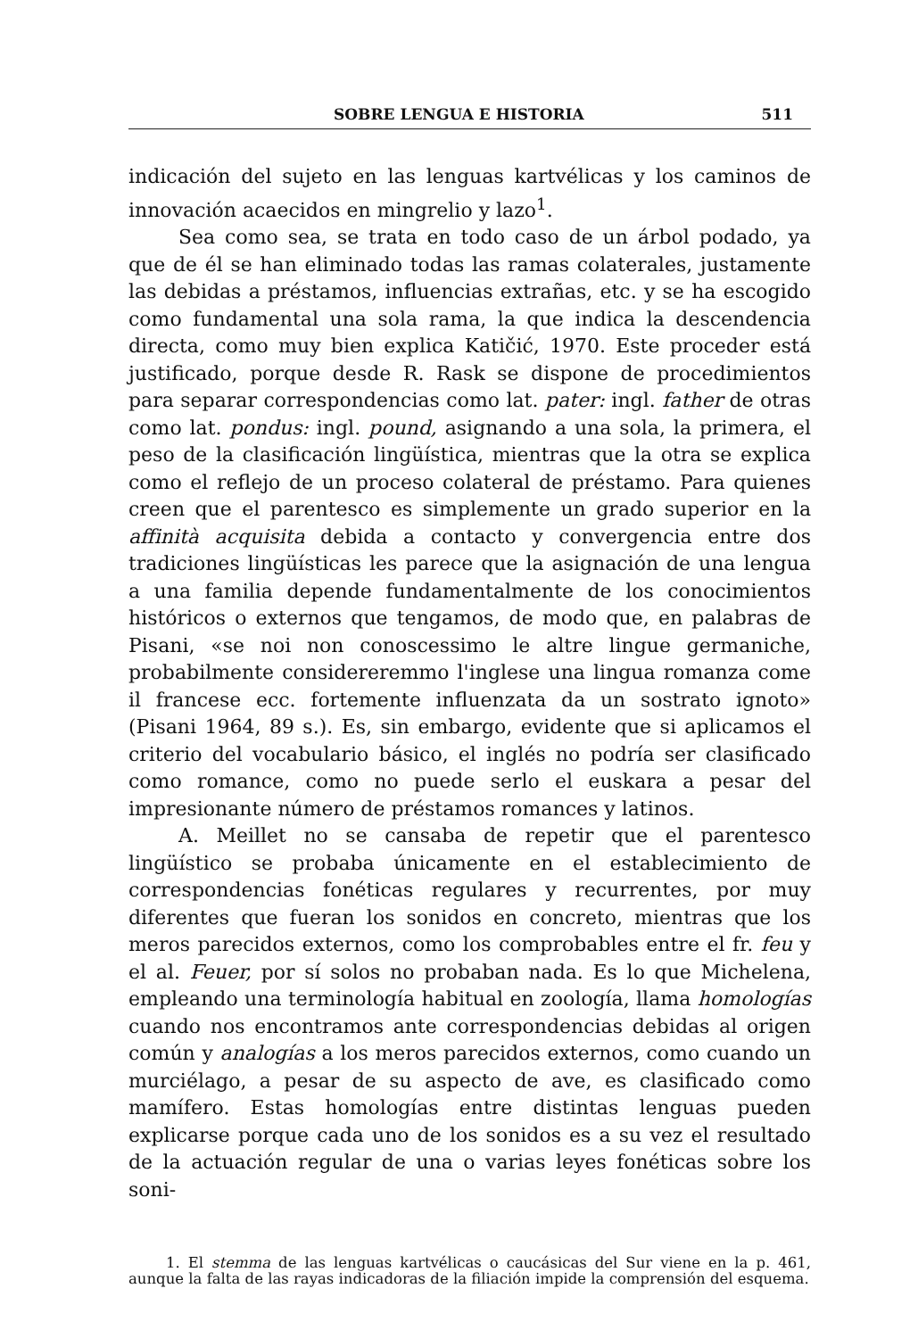SOBRE LENGUA E HISTORIA 511
indicación del sujeto en las lenguas kartvélicas y los caminos de innovación acaecidos en mingrelio y lazo<sup>1</sup>.
Sea como sea, se trata en todo caso de un árbol podado, ya que de él se han eliminado todas las ramas colaterales, justamente las debidas a préstamos, influencias extrañas, etc. y se ha escogido como fundamental una sola rama, la que indica la descendencia directa, como muy bien explica Katičić, 1970. Este proceder está justificado, porque desde R. Rask se dispone de procedimientos para separar correspondencias como lat. pater: ingl. father de otras como lat. pondus: ingl. pound, asignando a una sola, la primera, el peso de la clasificación lingüística, mientras que la otra se explica como el reflejo de un proceso colateral de préstamo. Para quienes creen que el parentesco es simplemente un grado superior en la affinità acquisita debida a contacto y convergencia entre dos tradiciones lingüísticas les parece que la asignación de una lengua a una familia depende fundamentalmente de los conocimientos históricos o externos que tengamos, de modo que, en palabras de Pisani, «se noi non conoscessimo le altre lingue germaniche, probabilmente considereremmo l'inglese una lingua romanza come il francese ecc. fortemente influenzata da un sostrato ignoto» (Pisani 1964, 89 s.). Es, sin embargo, evidente que si aplicamos el criterio del vocabulario básico, el inglés no podría ser clasificado como romance, como no puede serlo el euskara a pesar del impresionante número de préstamos romances y latinos.
A. Meillet no se cansaba de repetir que el parentesco lingüístico se probaba únicamente en el establecimiento de correspondencias fonéticas regulares y recurrentes, por muy diferentes que fueran los sonidos en concreto, mientras que los meros parecidos externos, como los comprobables entre el fr. feu y el al. Feuer, por sí solos no probaban nada. Es lo que Michelena, empleando una terminología habitual en zoología, llama homologías cuando nos encontramos ante correspondencias debidas al origen común y analogías a los meros parecidos externos, como cuando un murciélago, a pesar de su aspecto de ave, es clasificado como mamífero. Estas homologías entre distintas lenguas pueden explicarse porque cada uno de los sonidos es a su vez el resultado de la actuación regular de una o varias leyes fonéticas sobre los soni-
1. El stemma de las lenguas kartvélicas o caucásicas del Sur viene en la p. 461, aunque la falta de las rayas indicadoras de la filiación impide la comprensión del esquema.